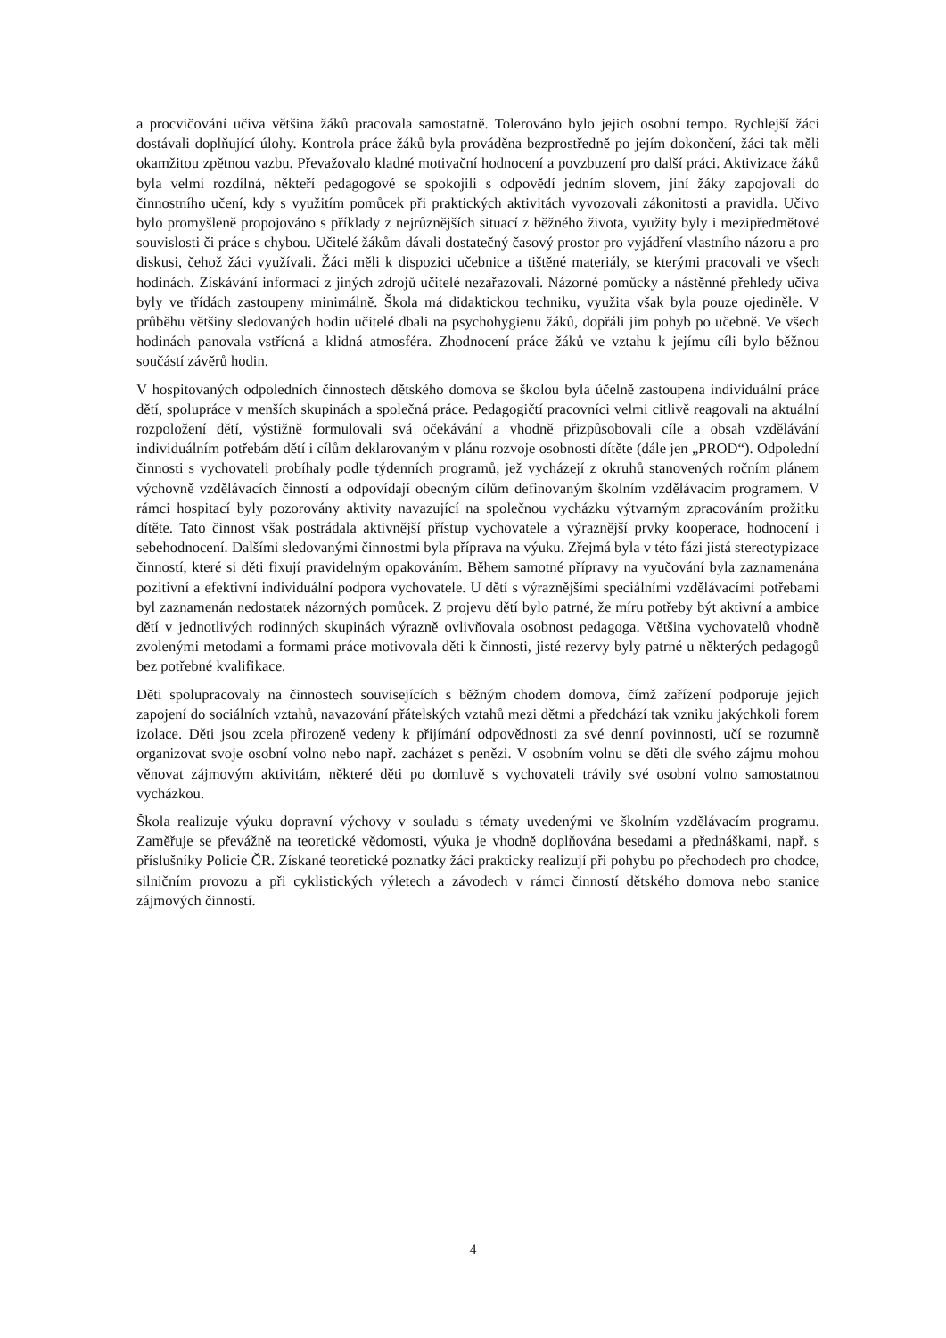a procvičování učiva většina žáků pracovala samostatně. Tolerováno bylo jejich osobní tempo. Rychlejší žáci dostávali doplňující úlohy. Kontrola práce žáků byla prováděna bezprostředně po jejím dokončení, žáci tak měli okamžitou zpětnou vazbu. Převažovalo kladné motivační hodnocení a povzbuzení pro další práci. Aktivizace žáků byla velmi rozdílná, někteří pedagogové se spokojili s odpovědí jedním slovem, jiní žáky zapojovali do činnostního učení, kdy s využitím pomůcek při praktických aktivitách vyvozovali zákonitosti a pravidla. Učivo bylo promyšleně propojováno s příklady z nejrůznějších situací z běžného života, využity byly i mezipředmětové souvislosti či práce s chybou. Učitelé žákům dávali dostatečný časový prostor pro vyjádření vlastního názoru a pro diskusi, čehož žáci využívali. Žáci měli k dispozici učebnice a tištěné materiály, se kterými pracovali ve všech hodinách. Získávání informací z jiných zdrojů učitelé nezařazovali. Názorné pomůcky a nástěnné přehledy učiva byly ve třídách zastoupeny minimálně. Škola má didaktickou techniku, využita však byla pouze ojediněle. V průběhu většiny sledovaných hodin učitelé dbali na psychohygienu žáků, dopřáli jim pohyb po učebně. Ve všech hodinách panovala vstřícná a klidná atmosféra. Zhodnocení práce žáků ve vztahu k jejímu cíli bylo běžnou součástí závěrů hodin.
V hospitovaných odpoledních činnostech dětského domova se školou byla účelně zastoupena individuální práce dětí, spolupráce v menších skupinách a společná práce. Pedagogičtí pracovníci velmi citlivě reagovali na aktuální rozpoložení dětí, výstižně formulovali svá očekávání a vhodně přizpůsobovali cíle a obsah vzdělávání individuálním potřebám dětí i cílům deklarovaným v plánu rozvoje osobnosti dítěte (dále jen „PROD“). Odpolední činnosti s vychovateli probíhaly podle týdenních programů, jež vycházejí z okruhů stanovených ročním plánem výchovně vzdělávacích činností a odpovídají obecným cílům definovaným školním vzdělávacím programem. V rámci hospitací byly pozorovány aktivity navazující na společnou vycházku výtvarným zpracováním prožitku dítěte. Tato činnost však postrádala aktivnější přístup vychovatele a výraznější prvky kooperace, hodnocení i sebehodnocení. Dalšími sledovanými činnostmi byla příprava na výuku. Zřejmá byla v této fázi jistá stereotypizace činností, které si děti fixují pravidelným opakováním. Během samotné přípravy na vyučování byla zaznamenána pozitivní a efektivní individuální podpora vychovatele. U dětí s výraznějšími speciálními vzdělávacími potřebami byl zaznamenán nedostatek názorných pomůcek. Z projevu dětí bylo patrné, že míru potřeby být aktivní a ambice dětí v jednotlivých rodinných skupinách výrazně ovlivňovala osobnost pedagoga. Většina vychovatelů vhodně zvolenými metodami a formami práce motivovala děti k činnosti, jisté rezervy byly patrné u některých pedagogů bez potřebné kvalifikace.
Děti spolupracovaly na činnostech souvisejících s běžným chodem domova, čímž zařízení podporuje jejich zapojení do sociálních vztahů, navazování přátelských vztahů mezi dětmi a předchází tak vzniku jakýchkoli forem izolace. Děti jsou zcela přirozeně vedeny k přijímání odpovědnosti za své denní povinnosti, učí se rozumně organizovat svoje osobní volno nebo např. zacházet s penězi. V osobním volnu se děti dle svého zájmu mohou věnovat zájmovým aktivitám, některé děti po domluvě s vychovateli trávily své osobní volno samostatnou vycházkou.
Škola realizuje výuku dopravní výchovy v souladu s tématy uvedenými ve školním vzdělávacím programu. Zaměřuje se převážně na teoretické vědomosti, výuka je vhodně doplňována besedami a přednáškami, např. s příslušníky Policie ČR. Získané teoretické poznatky žáci prakticky realizují při pohybu po přechodech pro chodce, silničním provozu a při cyklistických výletech a závodech v rámci činností dětského domova nebo stanice zájmových činností.
4